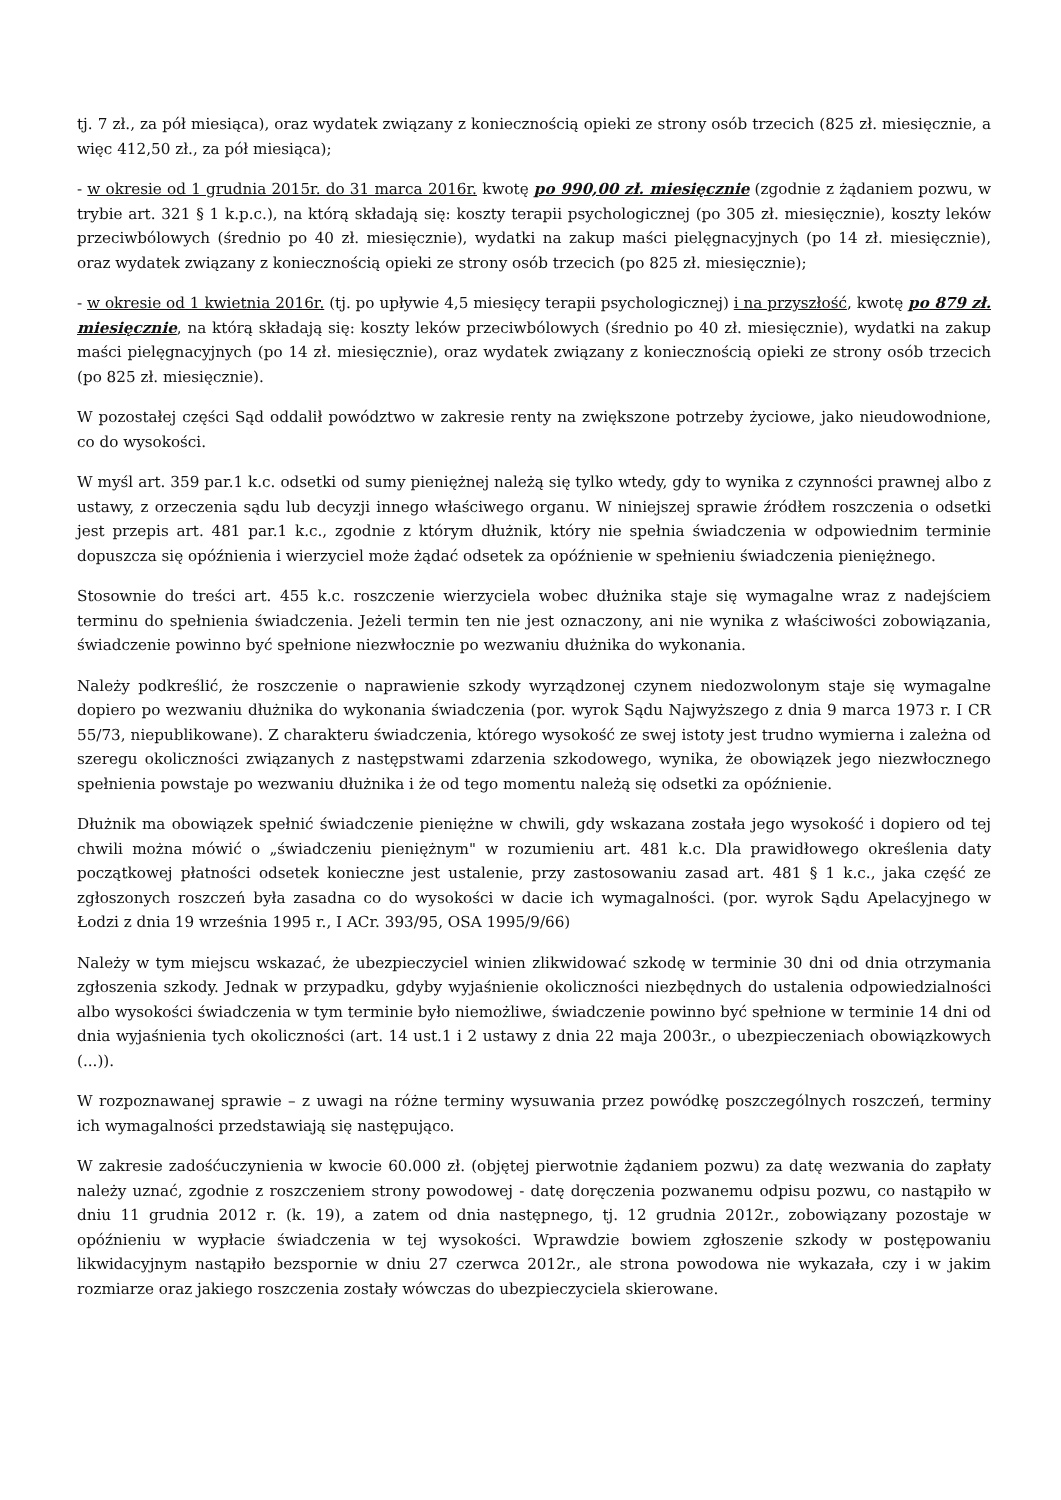tj. 7 zł., za pół miesiąca), oraz wydatek związany z koniecznością opieki ze strony osób trzecich (825 zł. miesięcznie, a więc 412,50 zł., za pół miesiąca);
- w okresie od 1 grudnia 2015r. do 31 marca 2016r. kwotę po 990,00 zł. miesięcznie (zgodnie z żądaniem pozwu, w trybie art. 321 § 1 k.p.c.), na którą składają się: koszty terapii psychologicznej (po 305 zł. miesięcznie), koszty leków przeciwbólowych (średnio po 40 zł. miesięcznie), wydatki na zakup maści pielęgnacyjnych (po 14 zł. miesięcznie), oraz wydatek związany z koniecznością opieki ze strony osób trzecich (po 825 zł. miesięcznie);
- w okresie od 1 kwietnia 2016r. (tj. po upływie 4,5 miesięcy terapii psychologicznej) i na przyszłość, kwotę po 879 zł. miesięcznie, na którą składają się: koszty leków przeciwbólowych (średnio po 40 zł. miesięcznie), wydatki na zakup maści pielęgnacyjnych (po 14 zł. miesięcznie), oraz wydatek związany z koniecznością opieki ze strony osób trzecich (po 825 zł. miesięcznie).
W pozostałej części Sąd oddalił powództwo w zakresie renty na zwiększone potrzeby życiowe, jako nieudowodnione, co do wysokości.
W myśl art. 359 par.1 k.c. odsetki od sumy pieniężnej należą się tylko wtedy, gdy to wynika z czynności prawnej albo z ustawy, z orzeczenia sądu lub decyzji innego właściwego organu. W niniejszej sprawie źródłem roszczenia o odsetki jest przepis art. 481 par.1 k.c., zgodnie z którym dłużnik, który nie spełnia świadczenia w odpowiednim terminie dopuszcza się opóźnienia i wierzyciel może żądać odsetek za opóźnienie w spełnieniu świadczenia pieniężnego.
Stosownie do treści art. 455 k.c. roszczenie wierzyciela wobec dłużnika staje się wymagalne wraz z nadejściem terminu do spełnienia świadczenia. Jeżeli termin ten nie jest oznaczony, ani nie wynika z właściwości zobowiązania, świadczenie powinno być spełnione niezwłocznie po wezwaniu dłużnika do wykonania.
Należy podkreślić, że roszczenie o naprawienie szkody wyrządzonej czynem niedozwolonym staje się wymagalne dopiero po wezwaniu dłużnika do wykonania świadczenia (por. wyrok Sądu Najwyższego z dnia 9 marca 1973 r. I CR 55/73, niepublikowane). Z charakteru świadczenia, którego wysokość ze swej istoty jest trudno wymierna i zależna od szeregu okoliczności związanych z następstwami zdarzenia szkodowego, wynika, że obowiązek jego niezwłocznego spełnienia powstaje po wezwaniu dłużnika i że od tego momentu należą się odsetki za opóźnienie.
Dłużnik ma obowiązek spełnić świadczenie pieniężne w chwili, gdy wskazana została jego wysokość i dopiero od tej chwili można mówić o „świadczeniu pieniężnym" w rozumieniu art. 481 k.c. Dla prawidłowego określenia daty początkowej płatności odsetek konieczne jest ustalenie, przy zastosowaniu zasad art. 481 § 1 k.c., jaka część ze zgłoszonych roszczeń była zasadna co do wysokości w dacie ich wymagalności. (por. wyrok Sądu Apelacyjnego w Łodzi z dnia 19 września 1995 r., I ACr. 393/95, OSA 1995/9/66)
Należy w tym miejscu wskazać, że ubezpieczyciel winien zlikwidować szkodę w terminie 30 dni od dnia otrzymania zgłoszenia szkody. Jednak w przypadku, gdyby wyjaśnienie okoliczności niezbędnych do ustalenia odpowiedzialności albo wysokości świadczenia w tym terminie było niemożliwe, świadczenie powinno być spełnione w terminie 14 dni od dnia wyjaśnienia tych okoliczności (art. 14 ust.1 i 2 ustawy z dnia 22 maja 2003r., o ubezpieczeniach obowiązkowych (...)).
W rozpoznawanej sprawie – z uwagi na różne terminy wysuwania przez powódkę poszczególnych roszczeń, terminy ich wymagalności przedstawiają się następująco.
W zakresie zadośćuczynienia w kwocie 60.000 zł. (objętej pierwotnie żądaniem pozwu) za datę wezwania do zapłaty należy uznać, zgodnie z roszczeniem strony powodowej - datę doręczenia pozwanemu odpisu pozwu, co nastąpiło w dniu 11 grudnia 2012 r. (k. 19), a zatem od dnia następnego, tj. 12 grudnia 2012r., zobowiązany pozostaje w opóźnieniu w wypłacie świadczenia w tej wysokości. Wprawdzie bowiem zgłoszenie szkody w postępowaniu likwidacyjnym nastąpiło bezspornie w dniu 27 czerwca 2012r., ale strona powodowa nie wykazała, czy i w jakim rozmiarze oraz jakiego roszczenia zostały wówczas do ubezpieczyciela skierowane.